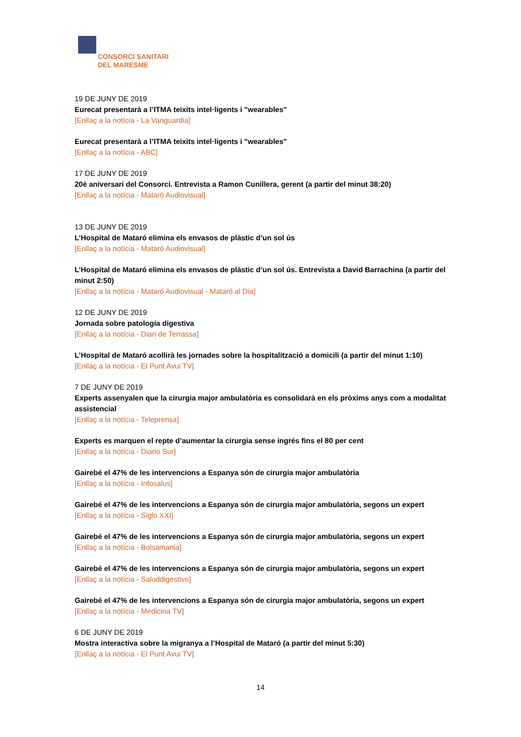CONSORCI SANITARI
DEL MARESME
19 DE JUNY DE 2019
Eurecat presentarà a l’ITMA teixits intel·ligents i "wearables"
[Enllaç a la notícia - La Vanguardia]
Eurecat presentarà a l’ITMA teixits intel·ligents i "wearables"
[Enllaç a la notícia - ABC]
17 DE JUNY DE 2019
20è aniversari del Consorci. Entrevista a Ramon Cunillera, gerent (a partir del minut 38:20)
[Enllaç a la notícia - Mataró Audiovisual]
13 DE JUNY DE 2019
L’Hospital de Mataró elimina els envasos de plàstic d’un sol ús
[Enllaç a la notícia - Mataró Audiovisual]
L’Hospital de Mataró elimina els envasos de plàstic d’un sol ús. Entrevista a David Barrachina (a partir del minut 2:50)
[Enllaç a la notícia - Mataró Audiovisual - Mataró al Dia]
12 DE JUNY DE 2019
Jornada sobre patología digestiva
[Enllaç a la notícia - Diari de Terrassa]
L’Hospital de Mataró acollirà les jornades sobre la hospitalització a domicili (a partir del minut 1:10)
[Enllaç a la notícia - El Punt Avui TV]
7 DE JUNY DE 2019
Experts assenyalen que la cirurgia major ambulatòria es consolidarà en els pròxims anys com a modalitat assistencial
[Enllaç a la notícia - Teleprensa]
Experts es marquen el repte d’aumentar la cirurgia sense ingrés fins el 80 per cent
[Enllaç a la notícia - Diario Sur]
Gairebé el 47% de les intervencions a Espanya són de cirurgia major ambulatòria
[Enllaç a la notícia - Infosalus]
Gairebé el 47% de les intervencions a Espanya són de cirurgia major ambulatòria, segons un expert
[Enllaç a la notícia - Siglo XXI]
Gairebé el 47% de les intervencions a Espanya són de cirurgia major ambulatòria, segons un expert
[Enllaç a la notícia - Bolsamania]
Gairebé el 47% de les intervencions a Espanya són de cirurgia major ambulatòria, segons un expert
[Enllaç a la notícia - Saluddigestivo]
Gairebé el 47% de les intervencions a Espanya són de cirurgia major ambulatòria, segons un expert
[Enllaç a la notícia - Medicina TV]
6 DE JUNY DE 2019
Mostra interactiva sobre la migranya a l’Hospital de Mataró (a partir del minut 5:30)
[Enllaç a la notícia - El Punt Avui TV]
14